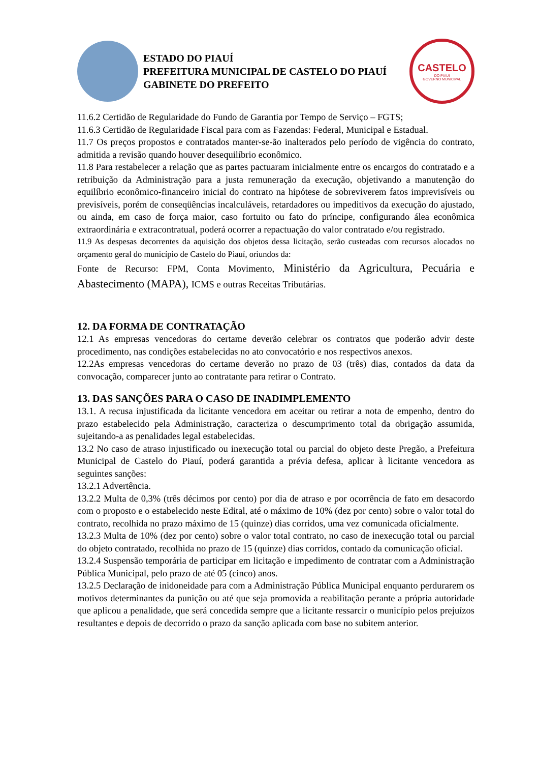ESTADO DO PIAUÍ
PREFEITURA MUNICIPAL DE CASTELO DO PIAUÍ
GABINETE DO PREFEITO
CASTELO
DO PIAUÍ
GOVERNO MUNICIPAL
11.6.2 Certidão de Regularidade do Fundo de Garantia por Tempo de Serviço – FGTS;
11.6.3 Certidão de Regularidade Fiscal para com as Fazendas: Federal, Municipal e Estadual.
11.7 Os preços propostos e contratados manter-se-ão inalterados pelo período de vigência do contrato, admitida a revisão quando houver desequilíbrio econômico.
11.8 Para restabelecer a relação que as partes pactuaram inicialmente entre os encargos do contratado e a retribuição da Administração para a justa remuneração da execução, objetivando a manutenção do equilíbrio econômico-financeiro inicial do contrato na hipótese de sobreviverem fatos imprevisíveis ou previsíveis, porém de conseqüências incalculáveis, retardadores ou impeditivos da execução do ajustado, ou ainda, em caso de força maior, caso fortuito ou fato do príncipe, configurando álea econômica extraordinária e extracontratual, poderá ocorrer a repactuação do valor contratado e/ou registrado.
11.9 As despesas decorrentes da aquisição dos objetos dessa licitação, serão custeadas com recursos alocados no orçamento geral do município de Castelo do Piauí, oriundos da:
Fonte de Recurso: FPM, Conta Movimento, Ministério da Agricultura, Pecuária e Abastecimento (MAPA), ICMS e outras Receitas Tributárias.
12. DA FORMA DE CONTRATAÇÃO
12.1 As empresas vencedoras do certame deverão celebrar os contratos que poderão advir deste procedimento, nas condições estabelecidas no ato convocatório e nos respectivos anexos.
12.2As empresas vencedoras do certame deverão no prazo de 03 (três) dias, contados da data da convocação, comparecer junto ao contratante para retirar o Contrato.
13. DAS SANÇÕES PARA O CASO DE INADIMPLEMENTO
13.1. A recusa injustificada da licitante vencedora em aceitar ou retirar a nota de empenho, dentro do prazo estabelecido pela Administração, caracteriza o descumprimento total da obrigação assumida, sujeitando-a as penalidades legal estabelecidas.
13.2 No caso de atraso injustificado ou inexecução total ou parcial do objeto deste Pregão, a Prefeitura Municipal de Castelo do Piauí, poderá garantida a prévia defesa, aplicar à licitante vencedora as seguintes sanções:
13.2.1 Advertência.
13.2.2 Multa de 0,3% (três décimos por cento) por dia de atraso e por ocorrência de fato em desacordo com o proposto e o estabelecido neste Edital, até o máximo de 10% (dez por cento) sobre o valor total do contrato, recolhida no prazo máximo de 15 (quinze) dias corridos, uma vez comunicada oficialmente.
13.2.3 Multa de 10% (dez por cento) sobre o valor total contrato, no caso de inexecução total ou parcial do objeto contratado, recolhida no prazo de 15 (quinze) dias corridos, contado da comunicação oficial.
13.2.4 Suspensão temporária de participar em licitação e impedimento de contratar com a Administração Pública Municipal, pelo prazo de até 05 (cinco) anos.
13.2.5 Declaração de inidoneidade para com a Administração Pública Municipal enquanto perdurarem os motivos determinantes da punição ou até que seja promovida a reabilitação perante a própria autoridade que aplicou a penalidade, que será concedida sempre que a licitante ressarcir o município pelos prejuízos resultantes e depois de decorrido o prazo da sanção aplicada com base no subitem anterior.